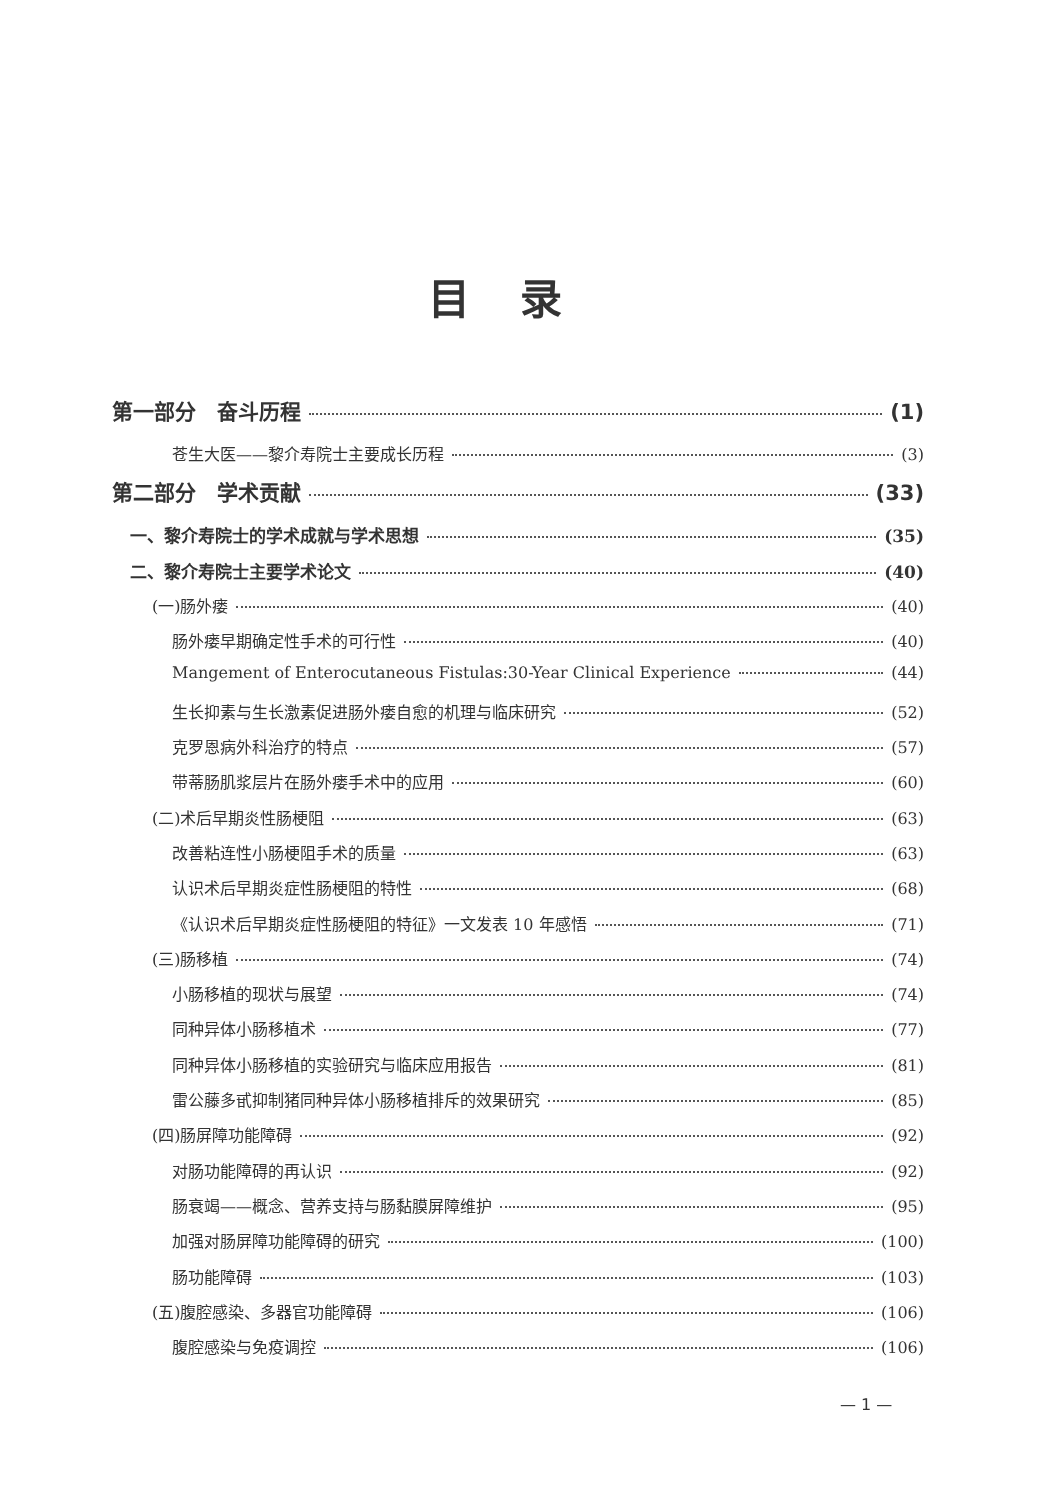目录
第一部分　奋斗历程 (1)
苍生大医——黎介寿院士主要成长历程 (3)
第二部分　学术贡献 (33)
一、黎介寿院士的学术成就与学术思想 (35)
二、黎介寿院士主要学术论文 (40)
(一)肠外瘘 (40)
肠外瘘早期确定性手术的可行性 (40)
Mangement of Enterocutaneous Fistulas:30-Year Clinical Experience (44)
生长抑素与生长激素促进肠外瘘自愈的机理与临床研究 (52)
克罗恩病外科治疗的特点 (57)
带蒂肠肌浆层片在肠外瘘手术中的应用 (60)
(二)术后早期炎性肠梗阻 (63)
改善粘连性小肠梗阻手术的质量 (63)
认识术后早期炎症性肠梗阻的特性 (68)
《认识术后早期炎症性肠梗阻的特征》一文发表 10 年感悟 (71)
(三)肠移植 (74)
小肠移植的现状与展望 (74)
同种异体小肠移植术 (77)
同种异体小肠移植的实验研究与临床应用报告 (81)
雷公藤多甙抑制猪同种异体小肠移植排斥的效果研究 (85)
(四)肠屏障功能障碍 (92)
对肠功能障碍的再认识 (92)
肠衰竭——概念、营养支持与肠黏膜屏障维护 (95)
加强对肠屏障功能障碍的研究 (100)
肠功能障碍 (103)
(五)腹腔感染、多器官功能障碍 (106)
腹腔感染与免疫调控 (106)
— 1 —